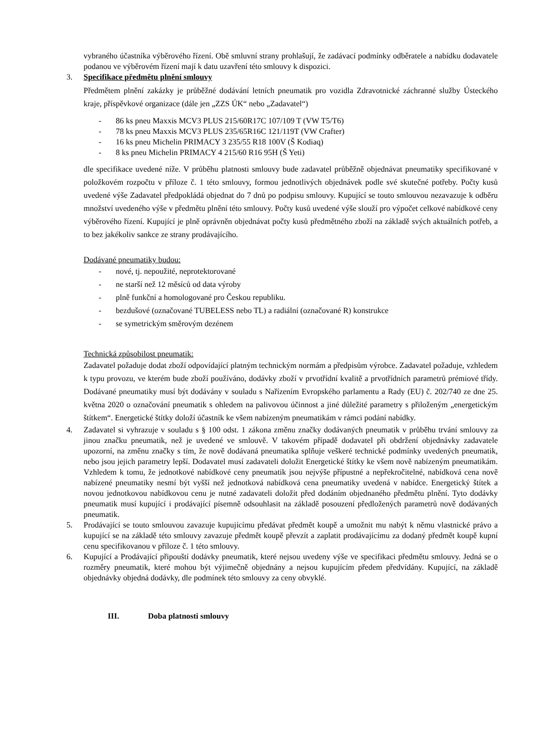vybraného účastníka výběrového řízení. Obě smluvní strany prohlašují, že zadávací podmínky odběratele a nabídku dodavatele podanou ve výběrovém řízení mají k datu uzavření této smlouvy k dispozici.
3. Specifikace předmětu plnění smlouvy
Předmětem plnění zakázky je průběžné dodávání letních pneumatik pro vozidla Zdravotnické záchranné služby Ústeckého kraje, příspěvkové organizace (dále jen „ZZS ÚK“ nebo „Zadavatel“)
- 86 ks pneu Maxxis MCV3 PLUS 215/60R17C 107/109 T (VW T5/T6)
- 78 ks pneu Maxxis MCV3 PLUS 235/65R16C 121/119T (VW Crafter)
- 16 ks pneu Michelin PRIMACY 3 235/55 R18 100V (Š Kodiaq)
- 8 ks pneu Michelin PRIMACY 4 215/60 R16 95H (Š Yeti)
dle specifikace uvedené níže. V průběhu platnosti smlouvy bude zadavatel průběžně objednávat pneumatiky specifikované v položkovém rozpočtu v příloze č. 1 této smlouvy, formou jednotlivých objednávek podle své skutečné potřeby. Počty kusů uvedené výše Zadavatel předpokládá objednat do 7 dnů po podpisu smlouvy. Kupující se touto smlouvou nezavazuje k odběru množství uvedeného výše v předmětu plnění této smlouvy. Počty kusů uvedené výše slouží pro výpočet celkové nabídkové ceny výběrového řízení. Kupující je plně oprávněn objednávat počty kusů předmětného zboží na základě svých aktuálních potřeb, a to bez jakékoliv sankce ze strany prodávajícího.
Dodávané pneumatiky budou:
- nové, tj. nepoužité, neprotektorované
- ne starší než 12 měsíců od data výroby
- plně funkční a homologované pro Českou republiku.
- bezdušové (označované TUBELESS nebo TL) a radiální (označované R) konstrukce
- se symetrickým směrovým dezénem
Technická způsobilost pneumatik:
Zadavatel požaduje dodat zboží odpovídající platným technickým normám a předpisům výrobce. Zadavatel požaduje, vzhledem k typu provozu, ve kterém bude zboží používáno, dodávky zboží v prvotřídní kvalitě a prvotřídních parametrů prémiové třídy. Dodávané pneumatiky musí být dodávány v souladu s Nařízením Evropského parlamentu a Rady (EU) č. 202/740 ze dne 25. května 2020 o označování pneumatik s ohledem na palivovou účinnost a jiné důležité parametry s přiloženým „energetickým štítkem“. Energetické štítky doloží účastník ke všem nabízeným pneumatikám v rámci podání nabídky.
4. Zadavatel si vyhrazuje v souladu s § 100 odst. 1 zákona změnu značky dodávaných pneumatik v průběhu trvání smlouvy za jinou značku pneumatik, než je uvedené ve smlouvě. V takovém případě dodavatel při obdržení objednávky zadavatele upozorní, na změnu značky s tím, že nově dodávaná pneumatika splňuje veškeré technické podmínky uvedených pneumatik, nebo jsou jejich parametry lepší. Dodavatel musí zadavateli doložit Energetické štítky ke všem nově nabízeným pneumatikám. Vzhledem k tomu, že jednotkové nabídkové ceny pneumatik jsou nejvýše přípustné a nepřekročitelné, nabídková cena nově nabízené pneumatiky nesmí být vyšší než jednotková nabídková cena pneumatiky uvedená v nabídce. Energetický štítek a novou jednotkovou nabídkovou cenu je nutné zadavateli doložit před dodáním objednaného předmětu plnění. Tyto dodávky pneumatik musí kupující i prodávající písemně odsouhlasit na základě posouzení předložených parametrů nově dodávaných pneumatik.
5. Prodávající se touto smlouvou zavazuje kupujícímu předávat předmět koupě a umožnit mu nabýt k němu vlastnické právo a kupující se na základě této smlouvy zavazuje předmět koupě převzít a zaplatit prodávajícímu za dodaný předmět koupě kupní cenu specifikovanou v příloze č. 1 této smlouvy.
6. Kupující a Prodávající připouští dodávky pneumatik, které nejsou uvedeny výše ve specifikaci předmětu smlouvy. Jedná se o rozměry pneumatik, které mohou být výjimečně objednány a nejsou kupujícím předem předvídány. Kupující, na základě objednávky objedná dodávky, dle podmínek této smlouvy za ceny obvyklé.
III. Doba platnosti smlouvy